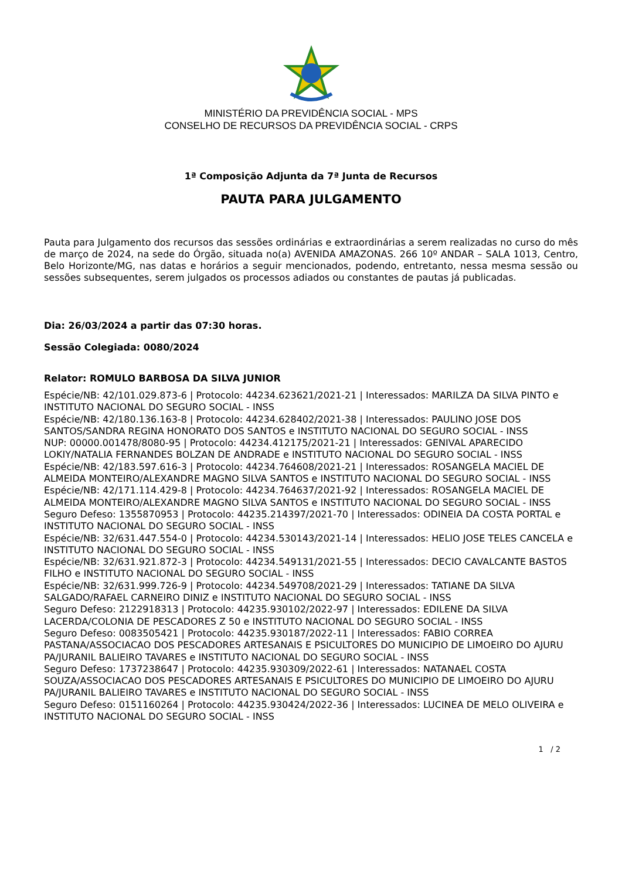MINISTÉRIO DA PREVIDÊNCIA SOCIAL - MPS
CONSELHO DE RECURSOS DA PREVIDÊNCIA SOCIAL - CRPS
1ª Composição Adjunta da 7ª Junta de Recursos
PAUTA PARA JULGAMENTO
Pauta para Julgamento dos recursos das sessões ordinárias e extraordinárias a serem realizadas no curso do mês de março de 2024, na sede do Órgão, situada no(a) AVENIDA AMAZONAS. 266 10º ANDAR – SALA 1013, Centro, Belo Horizonte/MG, nas datas e horários a seguir mencionados, podendo, entretanto, nessa mesma sessão ou sessões subsequentes, serem julgados os processos adiados ou constantes de pautas já publicadas.
Dia: 26/03/2024 a partir das 07:30 horas.
Sessão Colegiada: 0080/2024
Relator: ROMULO BARBOSA DA SILVA JUNIOR
Espécie/NB: 42/101.029.873-6 | Protocolo: 44234.623621/2021-21 | Interessados: MARILZA DA SILVA PINTO e INSTITUTO NACIONAL DO SEGURO SOCIAL - INSS
Espécie/NB: 42/180.136.163-8 | Protocolo: 44234.628402/2021-38 | Interessados: PAULINO JOSE DOS SANTOS/SANDRA REGINA HONORATO DOS SANTOS e INSTITUTO NACIONAL DO SEGURO SOCIAL - INSS
NUP: 00000.001478/8080-95 | Protocolo: 44234.412175/2021-21 | Interessados: GENIVAL APARECIDO LOKIY/NATALIA FERNANDES BOLZAN DE ANDRADE e INSTITUTO NACIONAL DO SEGURO SOCIAL - INSS
Espécie/NB: 42/183.597.616-3 | Protocolo: 44234.764608/2021-21 | Interessados: ROSANGELA MACIEL DE ALMEIDA MONTEIRO/ALEXANDRE MAGNO SILVA SANTOS e INSTITUTO NACIONAL DO SEGURO SOCIAL - INSS
Espécie/NB: 42/171.114.429-8 | Protocolo: 44234.764637/2021-92 | Interessados: ROSANGELA MACIEL DE ALMEIDA MONTEIRO/ALEXANDRE MAGNO SILVA SANTOS e INSTITUTO NACIONAL DO SEGURO SOCIAL - INSS
Seguro Defeso: 1355870953 | Protocolo: 44235.214397/2021-70 | Interessados: ODINEIA DA COSTA PORTAL e INSTITUTO NACIONAL DO SEGURO SOCIAL - INSS
Espécie/NB: 32/631.447.554-0 | Protocolo: 44234.530143/2021-14 | Interessados: HELIO JOSE TELES CANCELA e INSTITUTO NACIONAL DO SEGURO SOCIAL - INSS
Espécie/NB: 32/631.921.872-3 | Protocolo: 44234.549131/2021-55 | Interessados: DECIO CAVALCANTE BASTOS FILHO e INSTITUTO NACIONAL DO SEGURO SOCIAL - INSS
Espécie/NB: 32/631.999.726-9 | Protocolo: 44234.549708/2021-29 | Interessados: TATIANE DA SILVA SALGADO/RAFAEL CARNEIRO DINIZ e INSTITUTO NACIONAL DO SEGURO SOCIAL - INSS
Seguro Defeso: 2122918313 | Protocolo: 44235.930102/2022-97 | Interessados: EDILENE DA SILVA LACERDA/COLONIA DE PESCADORES Z 50 e INSTITUTO NACIONAL DO SEGURO SOCIAL - INSS
Seguro Defeso: 0083505421 | Protocolo: 44235.930187/2022-11 | Interessados: FABIO CORREA PASTANA/ASSOCIACAO DOS PESCADORES ARTESANAIS E PSICULTORES DO MUNICIPIO DE LIMOEIRO DO AJURU PA/JURANIL BALIEIRO TAVARES e INSTITUTO NACIONAL DO SEGURO SOCIAL - INSS
Seguro Defeso: 1737238647 | Protocolo: 44235.930309/2022-61 | Interessados: NATANAEL COSTA SOUZA/ASSOCIACAO DOS PESCADORES ARTESANAIS E PSICULTORES DO MUNICIPIO DE LIMOEIRO DO AJURU PA/JURANIL BALIEIRO TAVARES e INSTITUTO NACIONAL DO SEGURO SOCIAL - INSS
Seguro Defeso: 0151160264 | Protocolo: 44235.930424/2022-36 | Interessados: LUCINEA DE MELO OLIVEIRA e INSTITUTO NACIONAL DO SEGURO SOCIAL - INSS
1 / 2